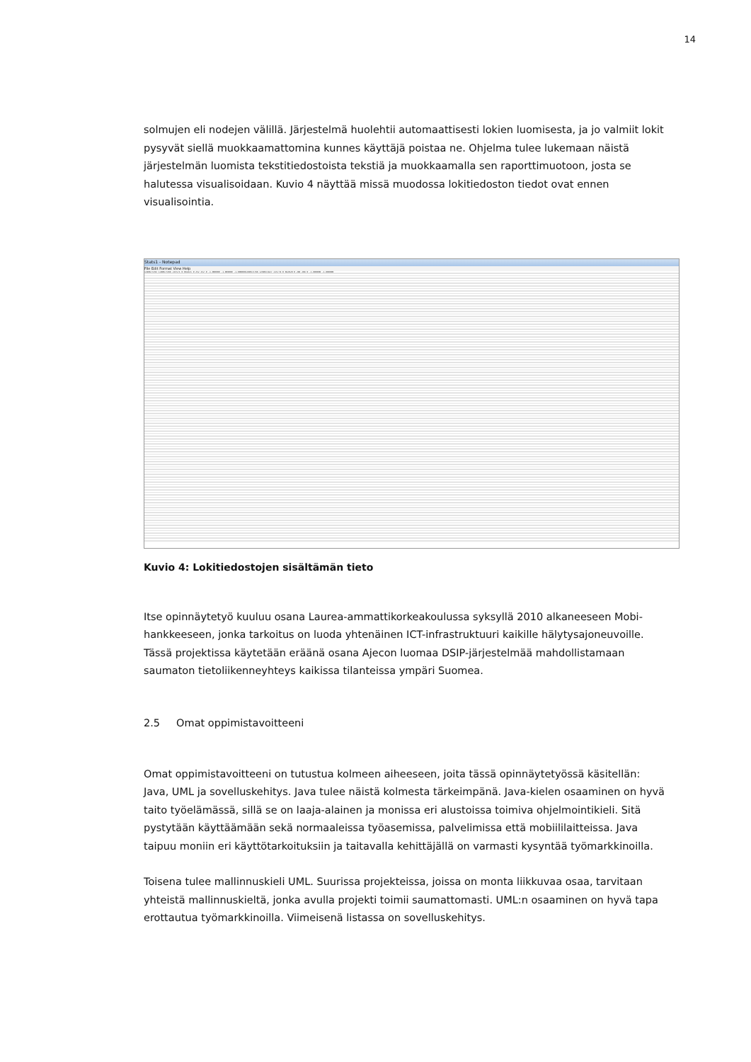14
solmujen eli nodejen välillä. Järjestelmä huolehtii automaattisesti lokien luomisesta, ja jo valmiit lokit pysyvät siellä muokkaamattomina kunnes käyttäjä poistaa ne. Ohjelma tulee lukemaan näistä järjestelmän luomista tekstitiedostoista tekstiä ja muokkaamalla sen raporttimuotoon, josta se halutessa visualisoidaan. Kuvio 4 näyttää missä muodossa lokitiedoston tiedot ovat ennen visualisointia.
Stats1 - Notepad
File Edit Format View Help
1290673702 1290673766 215571 0 661821 0 252 252 0 -1.000000 -1.000000 -1.0000001290673766 1290673827 215779 0 662029 0 208 208 0 -1.000000 -1.000000
Kuvio 4: Lokitiedostojen sisältämän tieto
Itse opinnäytetyö kuuluu osana Laurea-ammattikorkeakoulussa syksyllä 2010 alkaneeseen Mobi-hankkeeseen, jonka tarkoitus on luoda yhtenäinen ICT-infrastruktuuri kaikille hälytysajoneuvoille. Tässä projektissa käytetään eräänä osana Ajecon luomaa DSIP-järjestelmää mahdollistamaan saumaton tietoliikenneyhteys kaikissa tilanteissa ympäri Suomea.
2.5 Omat oppimistavoitteeni
Omat oppimistavoitteeni on tutustua kolmeen aiheeseen, joita tässä opinnäytetyössä käsitellän: Java, UML ja sovelluskehitys. Java tulee näistä kolmesta tärkeimpänä. Java-kielen osaaminen on hyvä taito työelämässä, sillä se on laaja-alainen ja monissa eri alustoissa toimiva ohjelmointikieli. Sitä pystytään käyttäämään sekä normaaleissa työasemissa, palvelimissa että mobiililaitteissa. Java taipuu moniin eri käyttötarkoituksiin ja taitavalla kehittäjällä on varmasti kysyntää työmarkkinoilla.
Toisena tulee mallinnuskieli UML. Suurissa projekteissa, joissa on monta liikkuvaa osaa, tarvitaan yhteistä mallinnuskieltä, jonka avulla projekti toimii saumattomasti. UML:n osaaminen on hyvä tapa erottautua työmarkkinoilla. Viimeisenä listassa on sovelluskehitys.